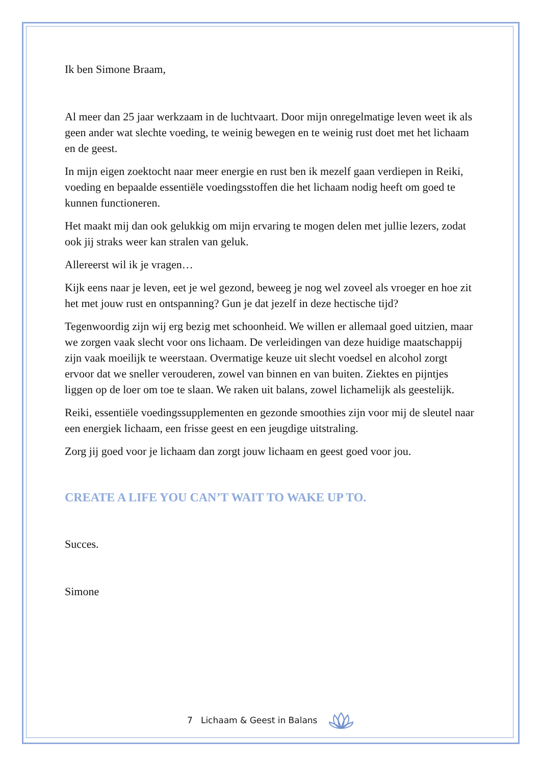Ik ben Simone Braam,
Al meer dan 25 jaar werkzaam in de luchtvaart. Door mijn onregelmatige leven weet ik als geen ander wat slechte voeding, te weinig bewegen en te weinig rust doet met het lichaam en de geest.
In mijn eigen zoektocht naar meer energie en rust ben ik mezelf gaan verdiepen in Reiki, voeding en bepaalde essentiële voedingsstoffen die het lichaam nodig heeft om goed te kunnen functioneren.
Het maakt mij dan ook gelukkig om mijn ervaring te mogen delen met jullie lezers, zodat ook jij straks weer kan stralen van geluk.
Allereerst wil ik je vragen…
Kijk eens naar je leven, eet je wel gezond, beweeg je nog wel zoveel als vroeger en hoe zit het met jouw rust en ontspanning? Gun je dat jezelf in deze hectische tijd?
Tegenwoordig zijn wij erg bezig met schoonheid. We willen er allemaal goed uitzien, maar we zorgen vaak slecht voor ons lichaam. De verleidingen van deze huidige maatschappij zijn vaak moeilijk te weerstaan. Overmatige keuze uit slecht voedsel en alcohol zorgt ervoor dat we sneller verouderen, zowel van binnen en van buiten. Ziektes en pijntjes liggen op de loer om toe te slaan. We raken uit balans, zowel lichamelijk als geestelijk.
Reiki, essentiële voedingssupplementen en gezonde smoothies zijn voor mij de sleutel naar een energiek lichaam, een frisse geest en een jeugdige uitstraling.
Zorg jij goed voor je lichaam dan zorgt jouw lichaam en geest goed voor jou.
CREATE A LIFE YOU CAN’T WAIT TO WAKE UP TO.
Succes.
Simone
7 Lichaam & Geest in Balans